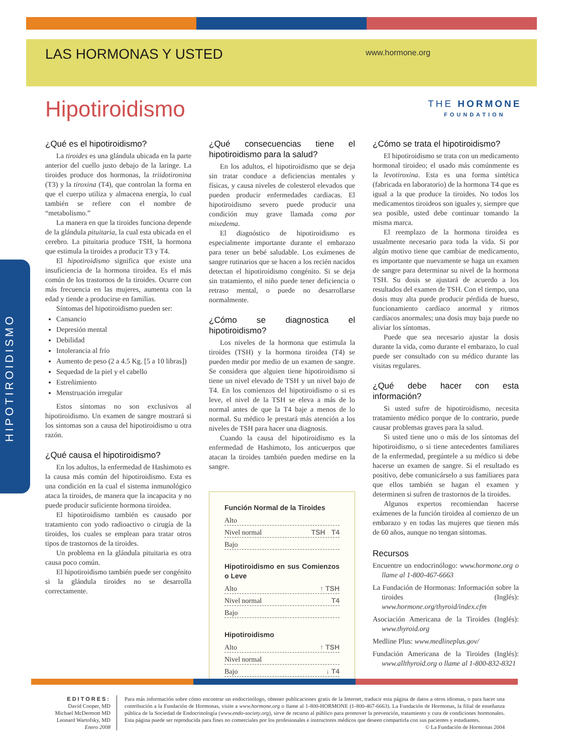LAS HORMONAS Y USTED
www.hormone.org
THE HORMONE
FOUNDATION
Hipotiroidismo
HIPOTIROIDISMO
¿Qué es el hipotiroidismo?
La tiroides es una glándula ubicada en la parte anterior del cuello justo debajo de la laringe. La tiroides produce dos hormonas, la triidotironina (T3) y la tiroxina (T4), que controlan la forma en que el cuerpo utiliza y almacena energía, lo cual también se refiere con el nombre de “metabolismo.”
La manera en que la tiroides funciona depende de la glándula pituitaria, la cual esta ubicada en el cerebro. La pituitaria produce TSH, la hormona que estimula la tiroides a producir T3 y T4.
El hipotiroidismo significa que existe una insuficiencia de la hormona tiroidea. Es el más común de los trastornos de la tiroides. Ocurre con más frecuencia en las mujeres, aumenta con la edad y tiende a producirse en familias.
Síntomas del hipotiroidismo pueden ser:
Cansancio
Depresión mental
Debilidad
Intolerancia al frío
Aumento de peso (2 a 4.5 Kg. [5 a 10 libras])
Sequedad de la piel y el cabello
Estreñimiento
Menstruación irregular
Estos síntomas no son exclusivos al hipotiroidismo. Un examen de sangre mostrará si los sintomas son a causa del hipotiroidismo u otra razón.
¿Qué causa el hipotiroidismo?
En los adultos, la enfermedad de Hashimoto es la causa más común del hipotiroidismo. Esta es una condición en la cual el sistema inmunológico ataca la tiroides, de manera que la incapacita y no puede producir suficiente hormona tiroidea.
El hipotiroidismo también es causado por tratamiento con yodo radioactivo o cirugía de la tiroides, los cuales se emplean para tratar otros tipos de trastornos de la tiroides.
Un problema en la glándula pituitaria es otra causa poco común.
El hipotiroidismo también puede ser congénito si la glándula tiroides no se desarrolla correctamente.
¿Qué consecuencias tiene el hipotiroidismo para la salud?
En los adultos, el hipotiroidismo que se deja sin tratar conduce a deficiencias mentales y físicas, y causa niveles de colesterol elevados que pueden producir enfermedades cardiacas. El hipotiroidismo severo puede producir una condición muy grave llamada coma por mixedema.
El diagnóstico de hipotiroidismo es especialmente importante durante el embarazo para tener un bebé saludable. Los exámenes de sangre rutinarios que se hacen a los recién nacidos detectan el hipotiroidismo congénito. Si se deja sin tratamiento, el niño puede tener deficiencia o retraso mental, o puede no desarrollarse normalmente.
¿Cómo se diagnostica el hipotiroidismo?
Los niveles de la hormona que estimula la tiroides (TSH) y la hormona tiroidea (T4) se pueden medir por medio de un examen de sangre. Se considera que alguien tiene hipotiroidismo si tiene un nivel elevado de TSH y un nivel bajo de T4. En los comienzos del hipotiroidismo o si es leve, el nivel de la TSH se eleva a más de lo normal antes de que la T4 baje a menos de lo normal. Su médico le prestará más atención a los niveles de TSH para hacer una diagnosis.
Cuando la causa del hipotiroidismo es la enfermedad de Hashimoto, los anticuerpos que atacan la tiroides también pueden medirse en la sangre.
Función Normal de la Tiroides
Alto
Nivel normal TSH T4
Bajo
Hipotiroidismo en sus Comienzos o Leve
Alto ↑ TSH
Nivel normal T4
Bajo
Hipotiroidismo
Alto ↑ TSH
Nivel normal
Bajo ↓ T4
¿Cómo se trata el hipotiroidismo?
El hipotiroidismo se trata con un medicamento hormonal tiroideo; el usado más comúnmente es la levotiroxina. Esta es una forma sintética (fabricada en laboratorio) de la hormona T4 que es igual a la que produce la tiroides. No todos los medicamentos tiroideos son iguales y, siempre que sea posible, usted debe continuar tomando la misma marca.
El reemplazo de la hormona tiroidea es usualmente necesario para toda la vida. Si por algún motivo tiene que cambiar de medicamento, es importante que nuevamente se haga un examen de sangre para determinar su nivel de la hormona TSH. Su dosis se ajustará de acuerdo a los resultados del examen de TSH. Con el tiempo, una dosis muy alta puede producir pérdida de hueso, funcionamiento cardíaco anormal y ritmos cardíacos anormales; una dosis muy baja puede no aliviar los síntomas.
Puede que sea necesario ajustar la dosis durante la vida, como durante el embarazo, lo cual puede ser consultado con su médico durante las visitas regulares.
¿Qué debe hacer con esta información?
Si usted sufre de hipotiroidismo, necesita tratamiento médico porque de lo contrario, puede causar problemas graves para la salud.
Si usted tiene uno o más de los síntomas del hipotiroidismo, o si tiene antecedentes familiares de la enfermedad, pregúntele a su médico si debe hacerse un examen de sangre. Si el resultado es positivo, debe comunicárselo a sus familiares para que ellos también se hagan el examen y determinen si sufren de trastornos de la tiroides.
Algunos expertos recomiendan hacerse exámenes de la función tiroidea al comienzo de un embarazo y en todas las mujeres que tienen más de 60 años, aunque no tengan síntomas.
Recursos
Encuentre un endocrinólogo: www.hormone.org o llame al 1-800-467-6663
La Fundación de Hormonas: Información sobre la tiroides (Inglés): www.hormone.org/thyroid/index.cfm
Asociación Americana de la Tiroides (Inglés): www.thyroid.org
Medline Plus: www.medlineplus.gov/
Fundación Americana de la Tiroides (Inglés): www.allthyroid.org o llame al 1-800-832-8321
EDITORES:
David Cooper, MD
Michael McDermott MD
Leonard Wartofsky, MD
Enero 2008
Para más información sobre cómo encontrar un endocrinólogo, obtener publicaciones gratis de la Internet, traducir esta página de datos a otros idiomas, o para hacer una contribución a la Fundación de Hormonas, visite a www.hormone.org o llame al 1-800-HORMONE (1-800-467-6663). La Fundación de Hormonas, la filial de enseñanza pública de la Sociedad de Endocrinología (www.endo-society.org), sirve de recurso al público para promover la prevención, tratamiento y cura de condiciones hormonales. Esta página puede ser reproducida para fines no comerciales por los profesionales e instructores médicos que deseen compartirla con sus pacientes y estudiantes. © La Fundación de Hormonas 2004